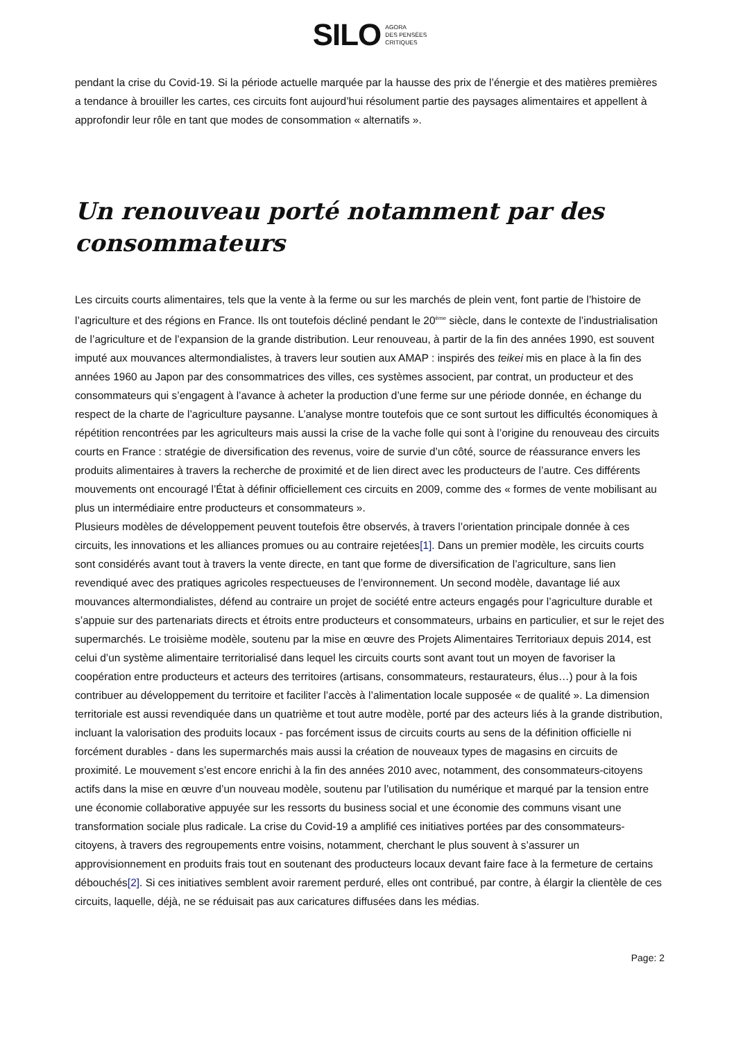SILO AGORA
DES PENSÉES
CRITIQUES
pendant la crise du Covid-19. Si la période actuelle marquée par la hausse des prix de l’énergie et des matières premières a tendance à brouiller les cartes, ces circuits font aujourd’hui résolument partie des paysages alimentaires et appellent à approfondir leur rôle en tant que modes de consommation « alternatifs ».
Un renouveau porté notamment par des consommateurs
Les circuits courts alimentaires, tels que la vente à la ferme ou sur les marchés de plein vent, font partie de l’histoire de l’agriculture et des régions en France. Ils ont toutefois décliné pendant le 20<sup>ème</sup> siècle, dans le contexte de l’industrialisation de l’agriculture et de l’expansion de la grande distribution. Leur renouveau, à partir de la fin des années 1990, est souvent imputé aux mouvances altermondialistes, à travers leur soutien aux AMAP : inspirés des teikei mis en place à la fin des années 1960 au Japon par des consommatrices des villes, ces systèmes associent, par contrat, un producteur et des consommateurs qui s’engagent à l’avance à acheter la production d’une ferme sur une période donnée, en échange du respect de la charte de l’agriculture paysanne. L’analyse montre toutefois que ce sont surtout les difficultés économiques à répétition rencontrées par les agriculteurs mais aussi la crise de la vache folle qui sont à l’origine du renouveau des circuits courts en France : stratégie de diversification des revenus, voire de survie d’un côté, source de réassurance envers les produits alimentaires à travers la recherche de proximité et de lien direct avec les producteurs de l’autre. Ces différents mouvements ont encouragé l’État à définir officiellement ces circuits en 2009, comme des « formes de vente mobilisant au plus un intermédiaire entre producteurs et consommateurs ».
Plusieurs modèles de développement peuvent toutefois être observés, à travers l’orientation principale donnée à ces circuits, les innovations et les alliances promues ou au contraire rejetées[1]. Dans un premier modèle, les circuits courts sont considérés avant tout à travers la vente directe, en tant que forme de diversification de l’agriculture, sans lien revendiqué avec des pratiques agricoles respectueuses de l’environnement. Un second modèle, davantage lié aux mouvances altermondialistes, défend au contraire un projet de société entre acteurs engagés pour l’agriculture durable et s’appuie sur des partenariats directs et étroits entre producteurs et consommateurs, urbains en particulier, et sur le rejet des supermarchés. Le troisième modèle, soutenu par la mise en œuvre des Projets Alimentaires Territoriaux depuis 2014, est celui d’un système alimentaire territorialisé dans lequel les circuits courts sont avant tout un moyen de favoriser la coopération entre producteurs et acteurs des territoires (artisans, consommateurs, restaurateurs, élus…) pour à la fois contribuer au développement du territoire et faciliter l’accès à l’alimentation locale supposée « de qualité ». La dimension territoriale est aussi revendiquée dans un quatrième et tout autre modèle, porté par des acteurs liés à la grande distribution, incluant la valorisation des produits locaux - pas forcément issus de circuits courts au sens de la définition officielle ni forcément durables - dans les supermarchés mais aussi la création de nouveaux types de magasins en circuits de proximité. Le mouvement s’est encore enrichi à la fin des années 2010 avec, notamment, des consommateurs-citoyens actifs dans la mise en œuvre d’un nouveau modèle, soutenu par l’utilisation du numérique et marqué par la tension entre une économie collaborative appuyée sur les ressorts du business social et une économie des communs visant une transformation sociale plus radicale. La crise du Covid-19 a amplifié ces initiatives portées par des consommateurs-citoyens, à travers des regroupements entre voisins, notamment, cherchant le plus souvent à s’assurer un approvisionnement en produits frais tout en soutenant des producteurs locaux devant faire face à la fermeture de certains débouchés[2]. Si ces initiatives semblent avoir rarement perduré, elles ont contribué, par contre, à élargir la clientèle de ces circuits, laquelle, déjà, ne se réduisait pas aux caricatures diffusées dans les médias.
Page: 2